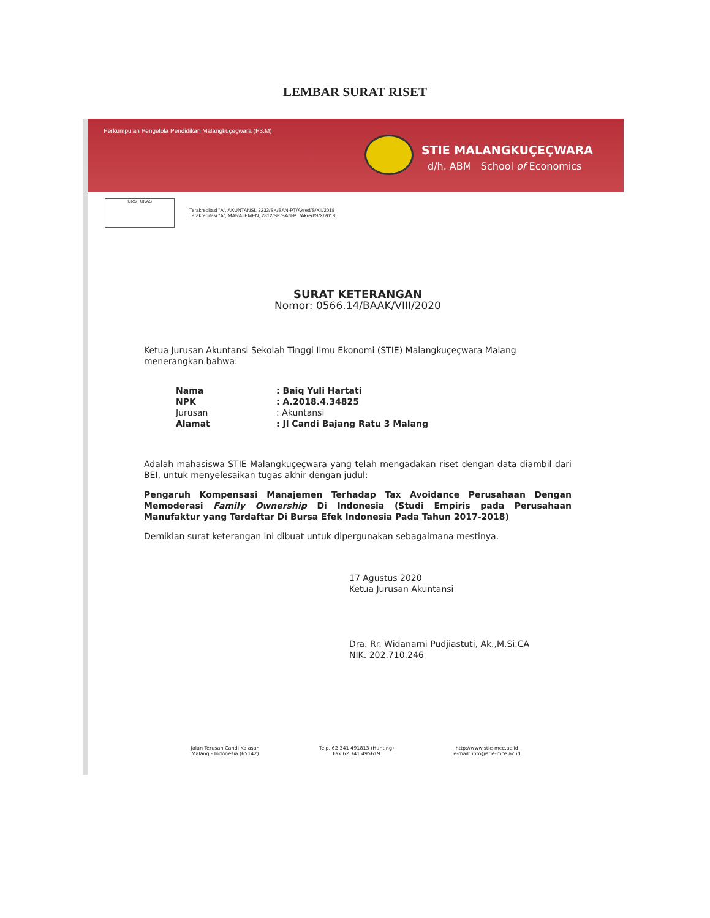LEMBAR SURAT RISET
Perkumpulan Pengelola Pendidikan Malangkuçeçwara (P3.M)
STIE MALANGKUÇEÇWARA
d/h. ABM School of Economics
URS UKAS
Terakreditasi "A", AKUNTANSI, 3233/SK/BAN-PT/Akred/S/XII/2018
Terakreditasi "A", MANAJEMEN, 2812/SK/BAN-PT/Akred/S/X/2018
SURAT KETERANGAN
Nomor: 0566.14/BAAK/VIII/2020
Ketua Jurusan Akuntansi Sekolah Tinggi Ilmu Ekonomi (STIE) Malangkuçeçwara Malang menerangkan bahwa:
| Nama | : Baiq Yuli Hartati |
| NPK | : A.2018.4.34825 |
| Jurusan | : Akuntansi |
| Alamat | : Jl Candi Bajang Ratu 3 Malang |
Adalah mahasiswa STIE Malangkuçeçwara yang telah mengadakan riset dengan data diambil dari BEI, untuk menyelesaikan tugas akhir dengan judul:
Pengaruh Kompensasi Manajemen Terhadap Tax Avoidance Perusahaan Dengan Memoderasi Family Ownership Di Indonesia (Studi Empiris pada Perusahaan Manufaktur yang Terdaftar Di Bursa Efek Indonesia Pada Tahun 2017-2018)
Demikian surat keterangan ini dibuat untuk dipergunakan sebagaimana mestinya.
17 Agustus 2020
Ketua Jurusan Akuntansi
Dra. Rr. Widanarni Pudjiastuti, Ak.,M.Si.CA
NIK. 202.710.246
Jalan Terusan Candi Kalasan
Malang - Indonesia (65142)
Telp. 62 341 491813 (Hunting)
Fax 62 341 495619
http://www.stie-mce.ac.id
e-mail: info@stie-mce.ac.id